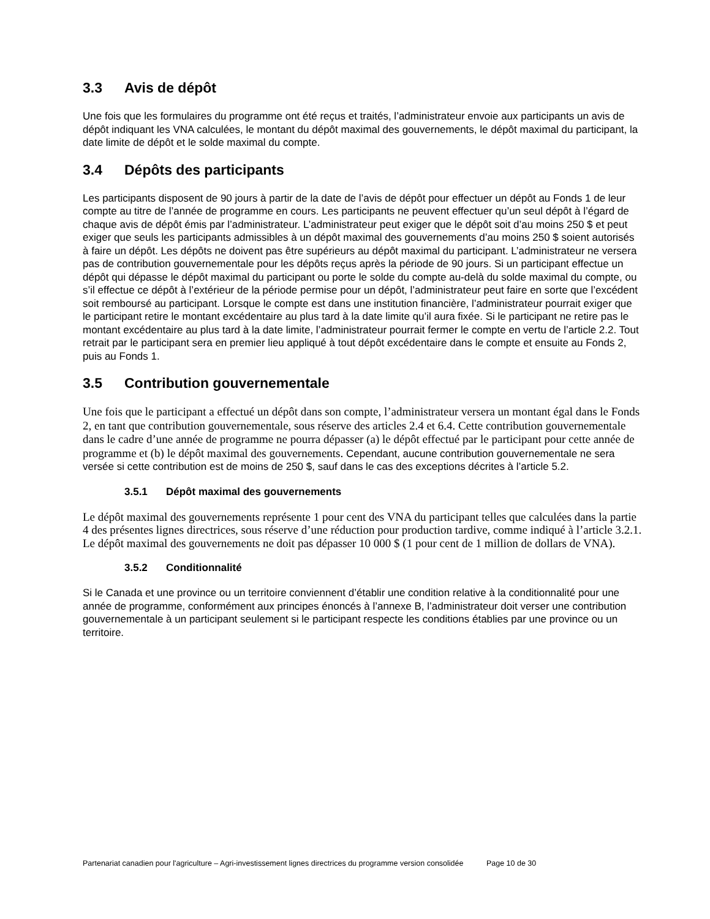3.3 Avis de dépôt
Une fois que les formulaires du programme ont été reçus et traités, l’administrateur envoie aux participants un avis de dépôt indiquant les VNA calculées, le montant du dépôt maximal des gouvernements, le dépôt maximal du participant, la date limite de dépôt et le solde maximal du compte.
3.4 Dépôts des participants
Les participants disposent de 90 jours à partir de la date de l’avis de dépôt pour effectuer un dépôt au Fonds 1 de leur compte au titre de l’année de programme en cours. Les participants ne peuvent effectuer qu’un seul dépôt à l’égard de chaque avis de dépôt émis par l’administrateur. L’administrateur peut exiger que le dépôt soit d’au moins 250 $ et peut exiger que seuls les participants admissibles à un dépôt maximal des gouvernements d’au moins 250 $ soient autorisés à faire un dépôt. Les dépôts ne doivent pas être supérieurs au dépôt maximal du participant. L’administrateur ne versera pas de contribution gouvernementale pour les dépôts reçus après la période de 90 jours. Si un participant effectue un dépôt qui dépasse le dépôt maximal du participant ou porte le solde du compte au-delà du solde maximal du compte, ou s’il effectue ce dépôt à l’extérieur de la période permise pour un dépôt, l’administrateur peut faire en sorte que l’excédent soit remboursé au participant. Lorsque le compte est dans une institution financière, l’administrateur pourrait exiger que le participant retire le montant excédentaire au plus tard à la date limite qu’il aura fixée. Si le participant ne retire pas le montant excédentaire au plus tard à la date limite, l’administrateur pourrait fermer le compte en vertu de l’article 2.2. Tout retrait par le participant sera en premier lieu appliqué à tout dépôt excédentaire dans le compte et ensuite au Fonds 2, puis au Fonds 1.
3.5 Contribution gouvernementale
Une fois que le participant a effectué un dépôt dans son compte, l’administrateur versera un montant égal dans le Fonds 2, en tant que contribution gouvernementale, sous réserve des articles 2.4 et 6.4. Cette contribution gouvernementale dans le cadre d’une année de programme ne pourra dépasser (a) le dépôt effectué par le participant pour cette année de programme et (b) le dépôt maximal des gouvernements. Cependant, aucune contribution gouvernementale ne sera versée si cette contribution est de moins de 250 $, sauf dans le cas des exceptions décrites à l’article 5.2.
3.5.1 Dépôt maximal des gouvernements
Le dépôt maximal des gouvernements représente 1 pour cent des VNA du participant telles que calculées dans la partie 4 des présentes lignes directrices, sous réserve d’une réduction pour production tardive, comme indiqué à l’article 3.2.1. Le dépôt maximal des gouvernements ne doit pas dépasser 10 000 $ (1 pour cent de 1 million de dollars de VNA).
3.5.2 Conditionnalité
Si le Canada et une province ou un territoire conviennent d’établir une condition relative à la conditionnalité pour une année de programme, conformément aux principes énoncés à l’annexe B, l’administrateur doit verser une contribution gouvernementale à un participant seulement si le participant respecte les conditions établies par une province ou un territoire.
Partenariat canadien pour l'agriculture – Agri-investissement lignes directrices du programme version consolidée Page 10 de 30